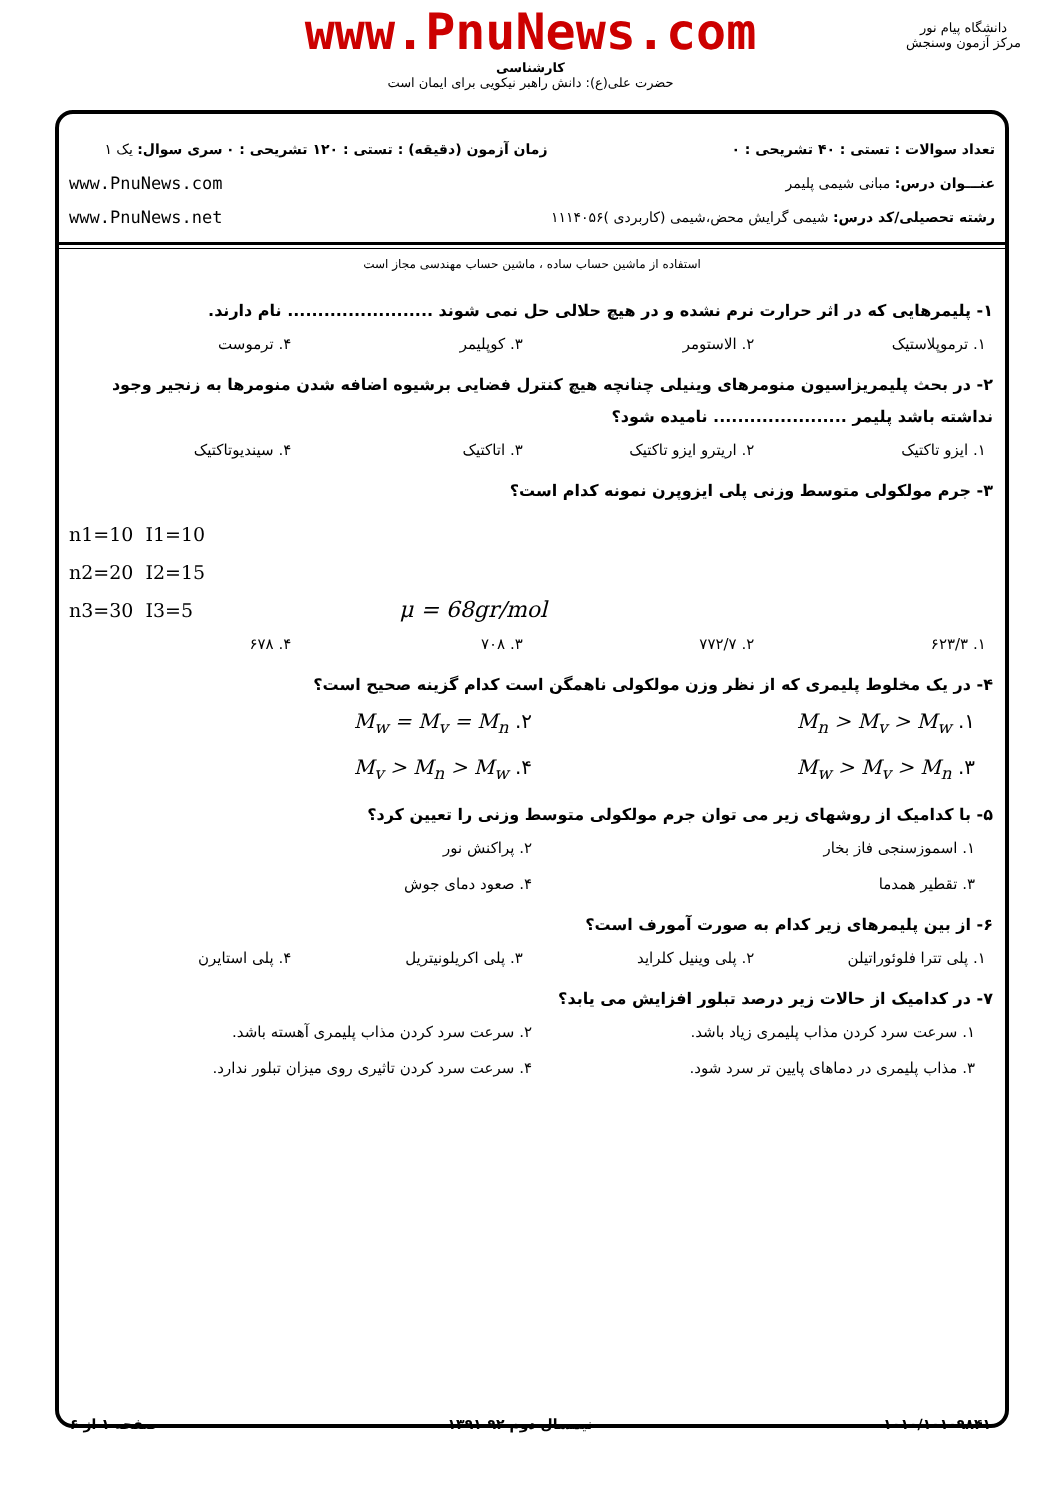www.PnuNews.com
کارشناسی
حضرت علی(ع): دانش راهبر نیکویی برای ایمان است
دانشگاه پیام نور
مرکز آزمون وسنجش
تعداد سوالات : تستی : ۴۰ تشریحی : ۰
عنـــوان درس: مبانی شیمی پلیمر
رشته تحصیلی/کد درس: شیمی گرایش محض،شیمی (کاربردی )۱۱۱۴۰۵۶
زمان آزمون (دقیقه) : تستی : ۱۲۰ تشریحی : ۰
سری سوال: یک ۱
www.PnuNews.com
www.PnuNews.net
استفاده از ماشین حساب ساده ، ماشین حساب مهندسی مجاز است
۱- پلیمرهایی که در اثر حرارت نرم نشده و در هیچ حلالی حل نمی شوند ........................ نام دارند.
۱. ترموپلاستیک ۲. الاستومر ۳. کوپلیمر ۴. ترموست
۲- در بحث پلیمریزاسیون منومرهای وینیلی چنانچه هیچ کنترل فضایی برشیوه اضافه شدن منومرها به زنجیر وجود نداشته باشد پلیمر ...................... نامیده شود؟
۱. ایزو تاکتیک ۲. اریترو ایزو تاکتیک ۳. اتاکتیک ۴. سیندیوتاکتیک
۳- جرم مولکولی متوسط وزنی پلی ایزوپرن نمونه کدام است؟
n1=10 I1=10
n2=20 I2=15
n3=30 I3=5 μ = 68gr/mol
۱. ۶۲۳/۳ ۲. ۷۷۲/۷ ۳. ۷۰۸ ۴. ۶۷۸
۴- در یک مخلوط پلیمری که از نظر وزن مولکولی ناهمگن است کدام گزینه صحیح است؟
۱. M<sub>n</sub> > M<sub>v</sub> > M<sub>w</sub>
۲. M<sub>w</sub> = M<sub>v</sub> = M<sub>n</sub>
۳. M<sub>w</sub> > M<sub>v</sub> > M<sub>n</sub>
۴. M<sub>v</sub> > M<sub>n</sub> > M<sub>w</sub>
۵- با کدامیک از روشهای زیر می توان جرم مولکولی متوسط وزنی را تعیین کرد؟
۱. اسموزسنجی فاز بخار
۲. پراکنش نور
۳. تقطیر همدما
۴. صعود دمای جوش
۶- از بین پلیمرهای زیر کدام به صورت آمورف است؟
۱. پلی تترا فلوئوراتیلن ۲. پلی وینیل کلراید ۳. پلی اکریلونیتریل ۴. پلی استایرن
۷- در کدامیک از حالات زیر درصد تبلور افزایش می یابد؟
۱. سرعت سرد کردن مذاب پلیمری زیاد باشد.
۲. سرعت سرد کردن مذاب پلیمری آهسته باشد.
۳. مذاب پلیمری در دماهای پایین تر سرد شود.
۴. سرعت سرد کردن تاثیری روی میزان تبلور ندارد.
۱۰۱۰/۱۰۱۰۹۸۴۱ نیمسال دوم ۹۲-۱۳۹۱ صفحه ۱ از ۶